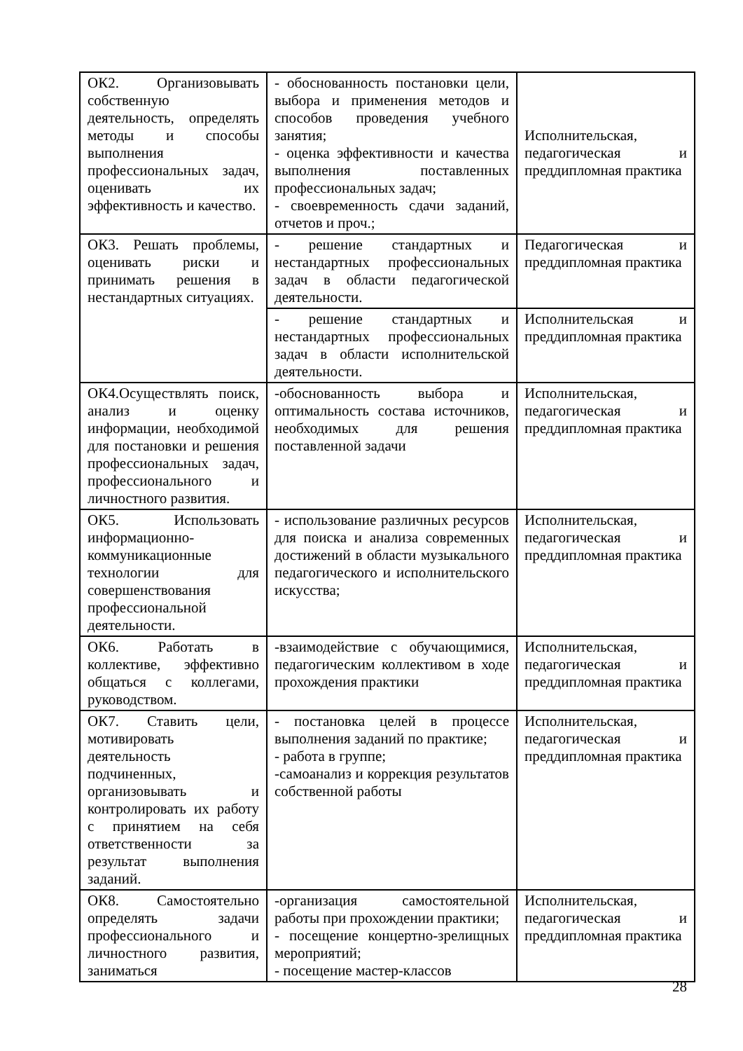| ОК2. Организовывать собственную деятельность, определять методы и способы выполнения профессиональных задач, оценивать их эффективность и качество. | - обоснованность постановки цели, выбора и применения методов и способов проведения учебного занятия; - оценка эффективности и качества выполнения поставленных профессиональных задач; - своевременность сдачи заданий, отчетов и проч.; | Исполнительская, педагогическая и преддипломная практика |
| ОК3. Решать проблемы, оценивать риски и принимать решения в нестандартных ситуациях. | - решение стандартных и нестандартных профессиональных задач в области педагогической деятельности. | Педагогическая и преддипломная практика |
| | - решение стандартных и нестандартных профессиональных задач в области исполнительской деятельности. | Исполнительская и преддипломная практика |
| ОК4.Осуществлять поиск, анализ и оценку информации, необходимой для постановки и решения профессиональных задач, профессионального и личностного развития. | -обоснованность выбора и оптимальность состава источников, необходимых для решения поставленной задачи | Исполнительская, педагогическая и преддипломная практика |
| ОК5. Использовать информационно-коммуникационные технологии для совершенствования профессиональной деятельности. | - использование различных ресурсов для поиска и анализа современных достижений в области музыкального педагогического и исполнительского искусства; | Исполнительская, педагогическая и преддипломная практика |
| ОК6. Работать в коллективе, эффективно общаться с коллегами, руководством. | -взаимодействие с обучающимися, педагогическим коллективом в ходе прохождения практики | Исполнительская, педагогическая и преддипломная практика |
| ОК7. Ставить цели, мотивировать деятельность подчиненных, организовывать и контролировать их работу с принятием на себя ответственности за результат выполнения заданий. | - постановка целей в процессе выполнения заданий по практике; - работа в группе; -самоанализ и коррекция результатов собственной работы | Исполнительская, педагогическая и преддипломная практика |
| ОК8. Самостоятельно определять задачи профессионального и личностного развития, заниматься | -организация самостоятельной работы при прохождении практики; - посещение концертно-зрелищных мероприятий; - посещение мастер-классов | Исполнительская, педагогическая и преддипломная практика |
28